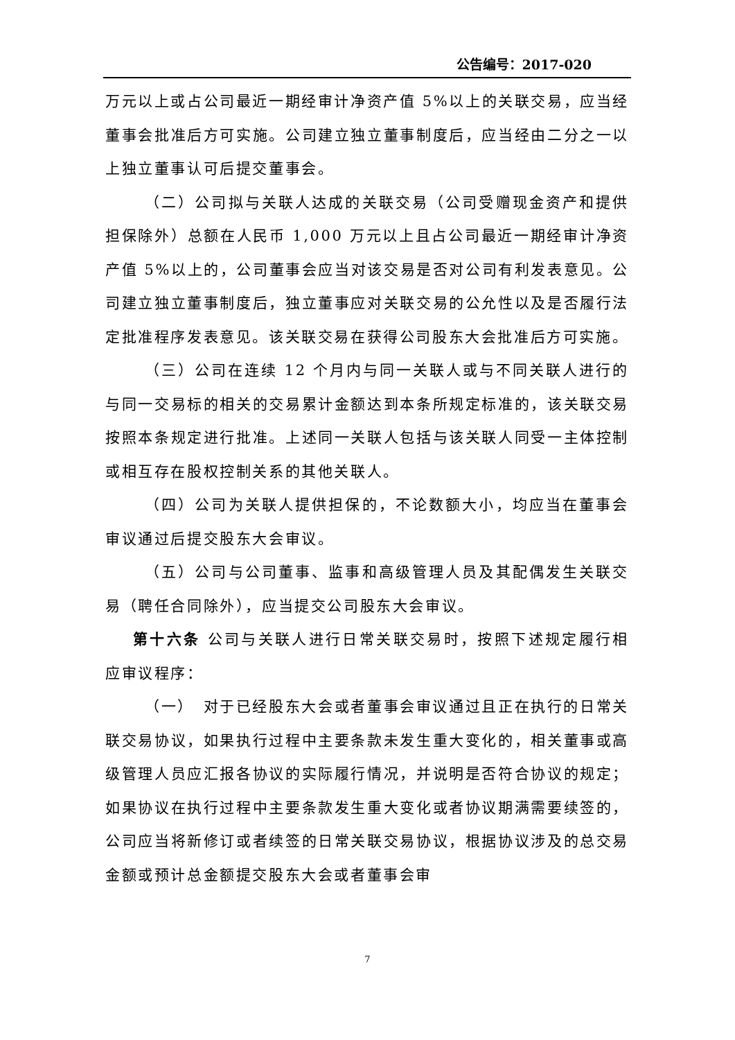公告编号：2017-020
万元以上或占公司最近一期经审计净资产值 5%以上的关联交易，应当经董事会批准后方可实施。公司建立独立董事制度后，应当经由二分之一以上独立董事认可后提交董事会。
（二）公司拟与关联人达成的关联交易（公司受赠现金资产和提供担保除外）总额在人民币 1,000 万元以上且占公司最近一期经审计净资产值 5%以上的，公司董事会应当对该交易是否对公司有利发表意见。公司建立独立董事制度后，独立董事应对关联交易的公允性以及是否履行法定批准程序发表意见。该关联交易在获得公司股东大会批准后方可实施。
（三）公司在连续 12 个月内与同一关联人或与不同关联人进行的与同一交易标的相关的交易累计金额达到本条所规定标准的，该关联交易按照本条规定进行批准。上述同一关联人包括与该关联人同受一主体控制或相互存在股权控制关系的其他关联人。
（四）公司为关联人提供担保的，不论数额大小，均应当在董事会审议通过后提交股东大会审议。
（五）公司与公司董事、监事和高级管理人员及其配偶发生关联交易（聘任合同除外），应当提交公司股东大会审议。
第十六条 公司与关联人进行日常关联交易时，按照下述规定履行相应审议程序：
（一）　对于已经股东大会或者董事会审议通过且正在执行的日常关联交易协议，如果执行过程中主要条款未发生重大变化的，相关董事或高级管理人员应汇报各协议的实际履行情况，并说明是否符合协议的规定；如果协议在执行过程中主要条款发生重大变化或者协议期满需要续签的，公司应当将新修订或者续签的日常关联交易协议，根据协议涉及的总交易金额或预计总金额提交股东大会或者董事会审
7